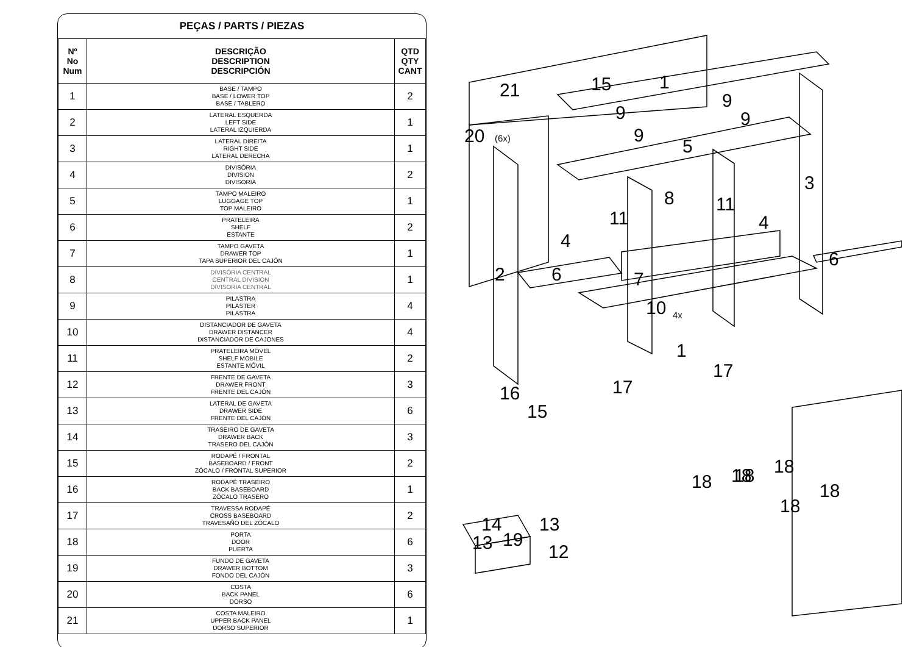| PEÇAS / PARTS / PIEZAS | | |
| --- | --- | --- |
| Nº No Num | DESCRIÇÃO DESCRIPTION DESCRIPCIÓN | QTD QTY CANT |
| 1 | BASE / TAMPO BASE / LOWER TOP BASE / TABLERO | 2 |
| 2 | LATERAL ESQUERDA LEFT SIDE LATERAL IZQUIERDA | 1 |
| 3 | LATERAL DIREITA RIGHT SIDE LATERAL DERECHA | 1 |
| 4 | DIVISÓRIA DIVISION DIVISORIA | 2 |
| 5 | TAMPO MALEIRO LUGGAGE TOP TOP MALEIRO | 1 |
| 6 | PRATELEIRA SHELF ESTANTE | 2 |
| 7 | TAMPO GAVETA DRAWER TOP TAPA SUPERIOR DEL CAJÓN | 1 |
| 8 | DIVISÓRIA CENTRAL CENTRAL DIVISION DIVISORIA CENTRAL | 1 |
| 9 | PILASTRA PILASTER PILASTRA | 4 |
| 10 | DISTANCIADOR DE GAVETA DRAWER DISTANCER DISTANCIADOR DE CAJONES | 4 |
| 11 | PRATELEIRA MÓVEL SHELF MOBILE ESTANTE MÓVIL | 2 |
| 12 | FRENTE DE GAVETA DRAWER FRONT FRENTE DEL CAJÓN | 3 |
| 13 | LATERAL DE GAVETA DRAWER SIDE FRENTE DEL CAJÓN | 6 |
| 14 | TRASEIRO DE GAVETA DRAWER BACK TRASERO DEL CAJÓN | 3 |
| 15 | RODAPÉ / FRONTAL BASEBOARD / FRONT ZÓCALO / FRONTAL SUPERIOR | 2 |
| 16 | RODAPÉ TRASEIRO BACK BASEBOARD ZÓCALO TRASERO | 1 |
| 17 | TRAVESSA RODAPÉ CROSS BASEBOARD TRAVESAÑO DEL ZÓCALO | 2 |
| 18 | PORTA DOOR PUERTA | 6 |
| 19 | FUNDO DE GAVETA DRAWER BOTTOM FONDO DEL CAJÓN | 3 |
| 20 | COSTA BACK PANEL DORSO | 6 |
| 21 | COSTA MALEIRO UPPER BACK PANEL DORSO SUPERIOR | 1 |
21
15
1
20
(6x)
9
9
9
9
5
3
8
11
11
4
4
2
6
6
7
10
4x
1
17
17
16
15
14
13
13
19
12
18
18
18
18
18
18